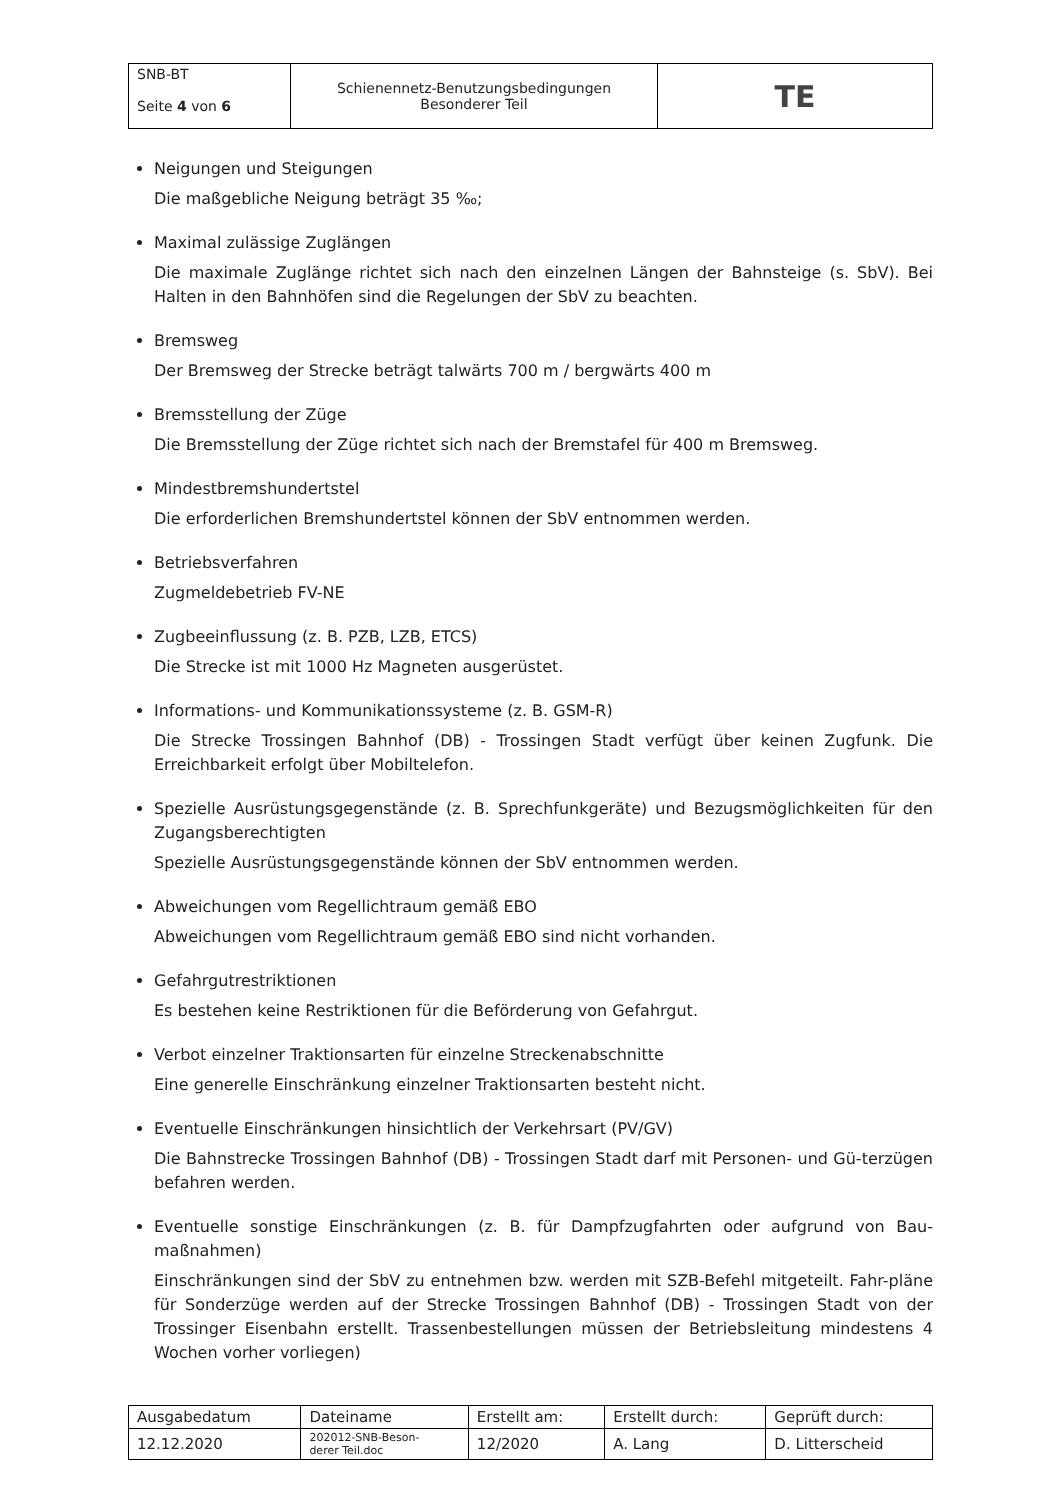| SNB-BT Seite 4 von 6 | Schienennetz-Benutzungsbedingungen Besonderer Teil | TE |
Neigungen und Steigungen
Die maßgebliche Neigung beträgt 35 ‰;
Maximal zulässige Zuglängen
Die maximale Zuglänge richtet sich nach den einzelnen Längen der Bahnsteige (s. SbV). Bei Halten in den Bahnhöfen sind die Regelungen der SbV zu beachten.
Bremsweg
Der Bremsweg der Strecke beträgt talwärts 700 m / bergwärts 400 m
Bremsstellung der Züge
Die Bremsstellung der Züge richtet sich nach der Bremstafel für 400 m Bremsweg.
Mindestbremshundertstel
Die erforderlichen Bremshundertstel können der SbV entnommen werden.
Betriebsverfahren
Zugmeldebetrieb FV-NE
Zugbeeinflussung (z. B. PZB, LZB, ETCS)
Die Strecke ist mit 1000 Hz Magneten ausgerüstet.
Informations- und Kommunikationssysteme (z. B. GSM-R)
Die Strecke Trossingen Bahnhof (DB) - Trossingen Stadt verfügt über keinen Zugfunk. Die Erreichbarkeit erfolgt über Mobiltelefon.
Spezielle Ausrüstungsgegenstände (z. B. Sprechfunkgeräte) und Bezugsmöglichkeiten für den Zugangsberechtigten
Spezielle Ausrüstungsgegenstände können der SbV entnommen werden.
Abweichungen vom Regellichtraum gemäß EBO
Abweichungen vom Regellichtraum gemäß EBO sind nicht vorhanden.
Gefahrgutrestriktionen
Es bestehen keine Restriktionen für die Beförderung von Gefahrgut.
Verbot einzelner Traktionsarten für einzelne Streckenabschnitte
Eine generelle Einschränkung einzelner Traktionsarten besteht nicht.
Eventuelle Einschränkungen hinsichtlich der Verkehrsart (PV/GV)
Die Bahnstrecke Trossingen Bahnhof (DB) - Trossingen Stadt darf mit Personen- und Gü-terzügen befahren werden.
Eventuelle sonstige Einschränkungen (z. B. für Dampfzugfahrten oder aufgrund von Bau-maßnahmen)
Einschränkungen sind der SbV zu entnehmen bzw. werden mit SZB-Befehl mitgeteilt. Fahr-pläne für Sonderzüge werden auf der Strecke Trossingen Bahnhof (DB) - Trossingen Stadt von der Trossinger Eisenbahn erstellt. Trassenbestellungen müssen der Betriebsleitung mindestens 4 Wochen vorher vorliegen)
| Ausgabedatum | Dateiname | Erstellt am: | Erstellt durch: | Geprüft durch: |
| 12.12.2020 | 202012-SNB-Beson- derer Teil.doc | 12/2020 | A. Lang | D. Litterscheid |